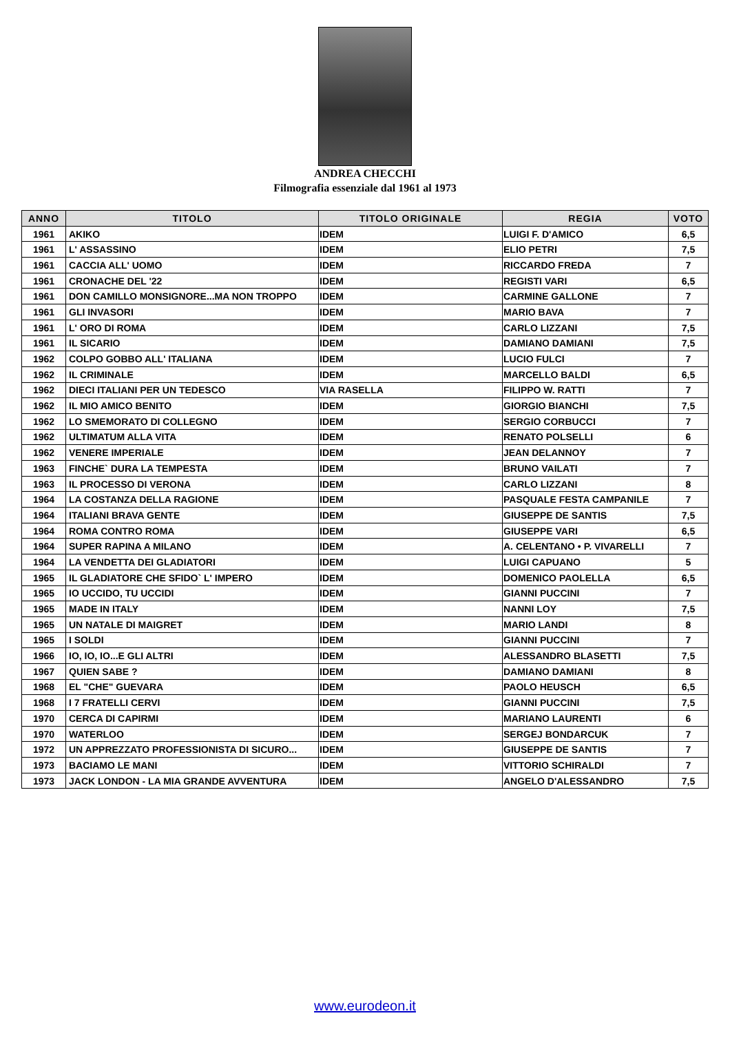ANDREA CHECCHI
Filmografia essenziale dal 1961 al 1973
| ANNO | TITOLO | TITOLO ORIGINALE | REGIA | VOTO |
| --- | --- | --- | --- | --- |
| 1961 | AKIKO | IDEM | LUIGI F. D'AMICO | 6,5 |
| 1961 | L' ASSASSINO | IDEM | ELIO PETRI | 7,5 |
| 1961 | CACCIA ALL' UOMO | IDEM | RICCARDO FREDA | 7 |
| 1961 | CRONACHE DEL '22 | IDEM | REGISTI VARI | 6,5 |
| 1961 | DON CAMILLO MONSIGNORE...MA NON TROPPO | IDEM | CARMINE GALLONE | 7 |
| 1961 | GLI INVASORI | IDEM | MARIO BAVA | 7 |
| 1961 | L' ORO DI ROMA | IDEM | CARLO LIZZANI | 7,5 |
| 1961 | IL SICARIO | IDEM | DAMIANO DAMIANI | 7,5 |
| 1962 | COLPO GOBBO ALL' ITALIANA | IDEM | LUCIO FULCI | 7 |
| 1962 | IL CRIMINALE | IDEM | MARCELLO BALDI | 6,5 |
| 1962 | DIECI ITALIANI PER UN TEDESCO | VIA RASELLA | FILIPPO W. RATTI | 7 |
| 1962 | IL MIO AMICO BENITO | IDEM | GIORGIO BIANCHI | 7,5 |
| 1962 | LO SMEMORATO DI COLLEGNO | IDEM | SERGIO CORBUCCI | 7 |
| 1962 | ULTIMATUM ALLA VITA | IDEM | RENATO POLSELLI | 6 |
| 1962 | VENERE IMPERIALE | IDEM | JEAN DELANNOY | 7 |
| 1963 | FINCHE` DURA LA TEMPESTA | IDEM | BRUNO VAILATI | 7 |
| 1963 | IL PROCESSO DI VERONA | IDEM | CARLO LIZZANI | 8 |
| 1964 | LA COSTANZA DELLA RAGIONE | IDEM | PASQUALE FESTA CAMPANILE | 7 |
| 1964 | ITALIANI BRAVA GENTE | IDEM | GIUSEPPE DE SANTIS | 7,5 |
| 1964 | ROMA CONTRO ROMA | IDEM | GIUSEPPE VARI | 6,5 |
| 1964 | SUPER RAPINA A MILANO | IDEM | A. CELENTANO • P. VIVARELLI | 7 |
| 1964 | LA VENDETTA DEI GLADIATORI | IDEM | LUIGI CAPUANO | 5 |
| 1965 | IL GLADIATORE CHE SFIDO` L' IMPERO | IDEM | DOMENICO PAOLELLA | 6,5 |
| 1965 | IO UCCIDO, TU UCCIDI | IDEM | GIANNI PUCCINI | 7 |
| 1965 | MADE IN ITALY | IDEM | NANNI LOY | 7,5 |
| 1965 | UN NATALE DI MAIGRET | IDEM | MARIO LANDI | 8 |
| 1965 | I SOLDI | IDEM | GIANNI PUCCINI | 7 |
| 1966 | IO, IO, IO...E GLI ALTRI | IDEM | ALESSANDRO BLASETTI | 7,5 |
| 1967 | QUIEN SABE ? | IDEM | DAMIANO DAMIANI | 8 |
| 1968 | EL "CHE" GUEVARA | IDEM | PAOLO HEUSCH | 6,5 |
| 1968 | I 7 FRATELLI CERVI | IDEM | GIANNI PUCCINI | 7,5 |
| 1970 | CERCA DI CAPIRMI | IDEM | MARIANO LAURENTI | 6 |
| 1970 | WATERLOO | IDEM | SERGEJ BONDARCUK | 7 |
| 1972 | UN APPREZZATO PROFESSIONISTA DI SICURO... | IDEM | GIUSEPPE DE SANTIS | 7 |
| 1973 | BACIAMO LE MANI | IDEM | VITTORIO SCHIRALDI | 7 |
| 1973 | JACK LONDON - LA MIA GRANDE AVVENTURA | IDEM | ANGELO D'ALESSANDRO | 7,5 |
www.eurodeon.it